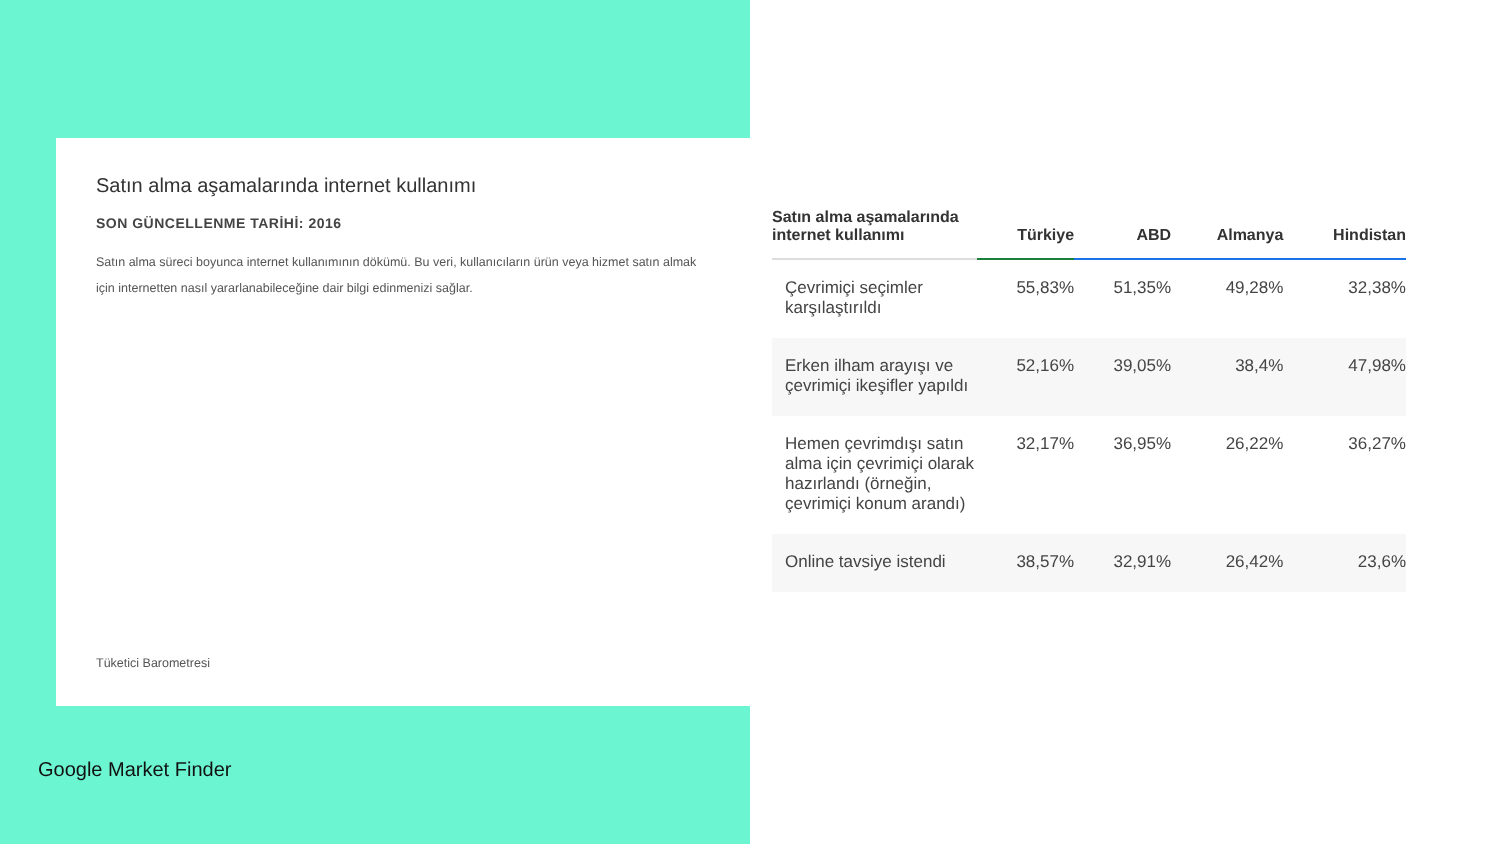Satın alma aşamalarında internet kullanımı
SON GÜNCELLENME TARİHİ: 2016
Satın alma süreci boyunca internet kullanımının dökümü. Bu veri, kullanıcıların ürün veya hizmet satın almak için internetten nasıl yararlanabileceğine dair bilgi edinmenizi sağlar.
Tüketici Barometresi
Google Market Finder
| Satın alma aşamalarında internet kullanımı | Türkiye | ABD | Almanya | Hindistan |
| --- | --- | --- | --- | --- |
| Çevrimiçi seçimler karşılaştırıldı | 55,83% | 51,35% | 49,28% | 32,38% |
| Erken ilham arayışı ve çevrimiçi ikeşifler yapıldı | 52,16% | 39,05% | 38,4% | 47,98% |
| Hemen çevrimdışı satın alma için çevrimiçi olarak hazırlandı (örneğin, çevrimiçi konum arandı) | 32,17% | 36,95% | 26,22% | 36,27% |
| Online tavsiye istendi | 38,57% | 32,91% | 26,42% | 23,6% |